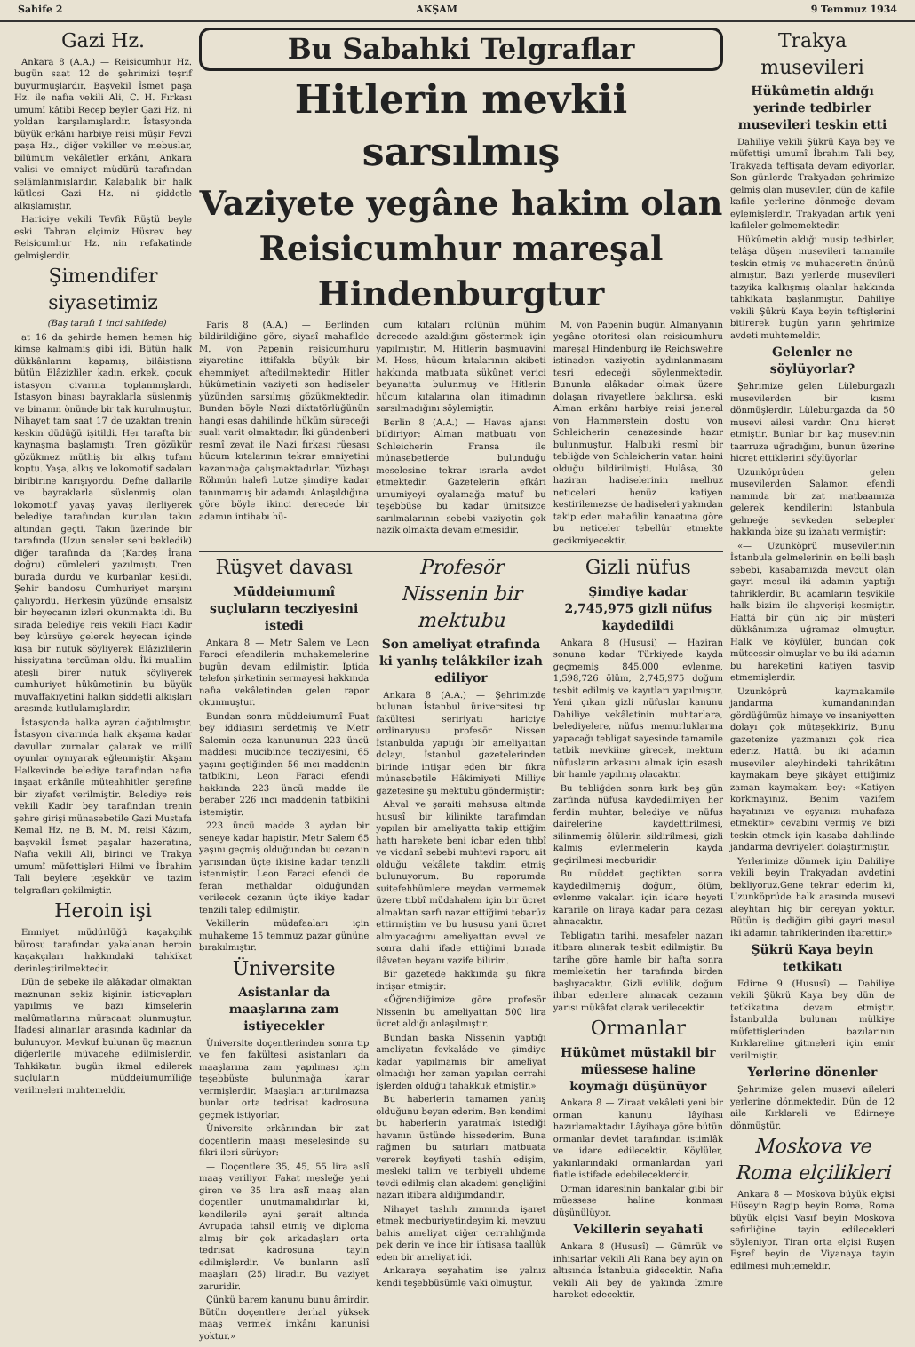Sahife 2 AKŞAM 9 Temmuz 1934
Gazi Hz.
Ankara 8 (A.A.) — Reisicumhur Hz. bugün saat 12 de şehrimizi teşrif buyurmuşlardır. Başvekil İsmet paşa Hz. ile nafıa vekili Ali, C. H. Fırkası umumî kâtibi Recep beyler Gazi Hz. ni yoldan karşılamışlardır. İstasyonda büyük erkânı harbiye reisi müşir Fevzi paşa Hz., diğer vekiller ve mebuslar, bilûmum vekâletler erkânı, Ankara valisi ve emniyet müdürü tarafından selâmlanmışlardır. Kalabalık bir halk kütlesi Gazi Hz. ni şiddetle alkışlamıştır.
Hariciye vekili Tevfik Rüştü beyle eski Tahran elçimiz Hüsrev bey Reisicumhur Hz. nin refakatinde gelmişlerdir.
Şimendifer siyasetimiz
(Baş tarafı 1 inci sahifede)
at 16 da şehirde hemen hemen hiç kimse kalmamış gibi idi. Bütün halk dükkânlarını kapamış, bilâistisna bütün Elâzizliler kadın, erkek, çocuk istasyon civarına toplanmışlardı. İstasyon binası bayraklarla süslenmiş ve binanın önünde bir tak kurulmuştur. Nihayet tam saat 17 de uzaktan trenin keskin düdüğü işitildi. Her tarafta bir kaynaşma başlamıştı. Tren gözükür gözükmez müthiş bir alkış tufanı koptu. Yaşa, alkış ve lokomotif sadaları biribirine karışıyordu. Defne dallarile ve bayraklarla süslenmiş olan lokomotif yavaş yavaş ilerliyerek belediye tarafından kurulan takın altından geçti. Takın üzerinde bir tarafında (Uzun seneler seni bekledik) diğer tarafında da (Kardeş İrana doğru) cümleleri yazılmıştı. Tren burada durdu ve kurbanlar kesildi. Şehir bandosu Cumhuriyet marşını çalıyordu. Herkesin yüzünde emsalsiz bir heyecanın izleri okunmakta idi. Bu sırada belediye reis vekili Hacı Kadir bey kürsüye gelerek heyecan içinde kısa bir nutuk söyliyerek Elâzizlilerin hissiyatına tercüman oldu. İki muallim ateşli birer nutuk söyliyerek cumhuriyet hükûmetinin bu büyük muvaffakıyetini halkın şiddetli alkışları arasında kutlulamışlardır.
İstasyonda halka ayran dağıtılmıştır. İstasyon civarında halk akşama kadar davullar zurnalar çalarak ve millî oyunlar oynıyarak eğlenmiştir. Akşam Halkevinde belediye tarafından nafıa inşaat erkânile müteahhitler şerefine bir ziyafet verilmiştir. Belediye reis vekili Kadir bey tarafından trenin şehre girişi münasebetile Gazi Mustafa Kemal Hz. ne B. M. M. reisi Kâzım, başvekil İsmet paşalar hazeratına, Nafıa vekili Ali, birinci ve Trakya umumî müfettişleri Hilmi ve İbrahim Tali beylere teşekkür ve tazim telgrafları çekilmiştir.
Heroin işi
Emniyet müdürlüğü kaçakçılık bürosu tarafından yakalanan heroin kaçakçıları hakkındaki tahkikat derinleştirilmektedir.
Dün de şebeke ile alâkadar olmaktan maznunan sekiz kişinin isticvapları yapılmış ve bazı kimselerin malûmatlarına müracaat olunmuştur. İfadesi alınanlar arasında kadınlar da bulunuyor. Mevkuf bulunan üç maznun diğerlerile müvacehe edilmişlerdir. Tahkikatın bugün ikmal edilerek suçluların müddeiumumîliğe verilmeleri muhtemeldir.
Bu Sabahki Telgraflar
Hitlerin mevkii sarsılmış
Vaziyete yegâne hakim olan Reisicumhur mareşal Hindenburgtur
Paris 8 (A.A.) — Berlinden bildirildiğine göre, siyasî mahafilde M. von Papenin reisicumhuru ziyaretine ittifakla büyük bir ehemmiyet aftedilmektedir. Hitler hükûmetinin vaziyeti son hadiseler yüzünden sarsılmış gözükmektedir. Bundan böyle Nazi diktatörlüğünün hangi esas dahilinde hüküm süreceği suali varit olmaktadır. İki gündenberi resmî zevat ile Nazi fırkası rüesası hücum kıtalarının tekrar emniyetini kazanmağa çalışmaktadırlar. Yüzbaşı Röhmün halefi Lutze şimdiye kadar tanınmamış bir adamdı. Anlaşıldığına göre böyle ikinci derecede bir adamın intihabı hü-
cum kıtaları rolünün mühim derecede azaldığını göstermek için yapılmıştır. M. Hitlerin başmuavini M. Hess, hücum kıtalarının akibeti hakkında matbuata sükûnet verici beyanatta bulunmuş ve Hitlerin hücum kıtalarına olan itimadının sarsılmadığını söylemiştir.
Berlin 8 (A.A.) — Havas ajansı bildiriyor: Alman matbuatı von Schleicherin Fransa ile münasebetlerde bulunduğu meselesine tekrar ısrarla avdet etmektedir. Gazetelerin efkârı umumiyeyi oyalamağa matuf bu teşebbüse bu kadar ümitsizce sarılmalarının sebebi vaziyetin çok nazik olmakta devam etmesidir.
M. von Papenin bugün Almanyanın yegâne otoritesi olan reisicumhuru mareşal Hindenburg ile Reichswehre istinaden vaziyetin aydınlanmasını tesri edeceği söylenmektedir. Bununla alâkadar olmak üzere dolaşan rivayetlere bakılırsa, eski Alman erkânı harbiye reisi jeneral von Hammerstein dostu von Schleicherin cenazesinde hazır bulunmuştur. Halbuki resmî bir tebliğde von Schleicherin vatan haini olduğu bildirilmişti. Hulâsa, 30 haziran hadiselerinin melhuz neticeleri henüz katiyen kestirilemezse de hadiseleri yakından takip eden mahafilin kanaatına göre bu neticeler tebellûr etmekte gecikmiyecektir.
Rüşvet davası
Müddeiumumî suçluların tecziyesini istedi
Ankara 8 — Metr Salem ve Leon Faraci efendilerin muhakemelerine bugün devam edilmiştir. İptida telefon şirketinin sermayesi hakkında nafıa vekâletinden gelen rapor okunmuştur.
Bundan sonra müddeiumumî Fuat bey iddiasını serdetmiş ve Metr Salemin ceza kanununun 223 üncü maddesi mucibince tecziyesini, 65 yaşını geçtiğinden 56 ıncı maddenin tatbikini, Leon Faraci efendi hakkında 223 üncü madde ile beraber 226 ıncı maddenin tatbikini istemiştir.
223 üncü madde 3 aydan bir seneye kadar hapistir. Metr Salem 65 yaşını geçmiş olduğundan bu cezanın yarısından üçte ikisine kadar tenzili istenmiştir. Leon Faraci efendi de feran methaldar olduğundan verilecek cezanın üçte ikiye kadar tenzili talep edilmiştir.
Vekillerin müdafaaları için muhakeme 15 temmuz pazar gününe bırakılmıştır.
Üniversite
Asistanlar da maaşlarına zam istiyecekler
Üniversite doçentlerinden sonra tıp ve fen fakültesi asistanları da maaşlarına zam yapılması için teşebbüste bulunmağa karar vermişlerdir. Maaşları arttırılmazsa bunlar orta tedrisat kadrosuna geçmek istiyorlar.
Üniversite erkânından bir zat doçentlerin maaşı meselesinde şu fikri ileri sürüyor:
— Doçentlere 35, 45, 55 lira aslî maaş veriliyor. Fakat mesleğe yeni giren ve 35 lira aslî maaş alan doçentler unutmamalıdırlar ki, kendilerile ayni şerait altında Avrupada tahsil etmiş ve diploma almış bir çok arkadaşları orta tedrisat kadrosuna tayin edilmişlerdir. Ve bunların aslî maaşları (25) liradır. Bu vaziyet zaruridir.
Çünkü barem kanunu bunu âmirdir. Bütün doçentlere derhal yüksek maaş vermek imkânı kanunisi yoktur.»
Profesör Nissenin bir mektubu
Son ameliyat etrafında ki yanlış telâkkiler izah ediliyor
Ankara 8 (A.A.) — Şehrimizde bulunan İstanbul üniversitesi tıp fakültesi seririyatı hariciye ordinaryusu profesör Nissen İstanbulda yaptığı bir ameliyattan dolayı, İstanbul gazetelerinden birinde intişar eden bir fıkra münasebetile Hâkimiyeti Milliye gazetesine şu mektubu göndermiştir:
Ahval ve şaraiti mahsusa altında hususî bir kilinikte tarafımdan yapılan bir ameliyatta takip ettiğim hattı harekete beni icbar eden tıbbî ve vicdanî sebebi muhtevi raporu ait olduğu vekâlete takdim etmiş bulunuyorum. Bu raporumda suitefehhümlere meydan vermemek üzere tıbbî müdahalem için bir ücret almaktan sarfı nazar ettiğimi tebarüz ettirmiştim ve bu hususu yani ücret almıyacağımı ameliyattan evvel ve sonra dahi ifade ettiğimi burada ilâveten beyanı vazife bilirim.
Bir gazetede hakkımda şu fıkra intişar etmiştir:
«Öğrendiğimize göre profesör Nissenin bu ameliyattan 500 lira ücret aldığı anlaşılmıştır.
Bundan başka Nissenin yaptığı ameliyatın fevkalâde ve şimdiye kadar yapılmamış bir ameliyat olmadığı her zaman yapılan cerrahi işlerden olduğu tahakkuk etmiştir.»
Bu haberlerin tamamen yanlış olduğunu beyan ederim. Ben kendimi bu haberlerin yaratmak istediği havanın üstünde hissederim. Buna rağmen bu satırları matbuata vererek keyfiyeti tashih edişim, mesleki talim ve terbiyeli uhdeme tevdi edilmiş olan akademi gençliğini nazarı itibara aldığımdandır.
Nihayet tashih zımnında işaret etmek mecburiyetindeyim ki, mevzuu bahis ameliyat ciğer cerrahlığında pek derin ve ince bir ihtisasa taallûk eden bir ameliyat idi.
Ankaraya seyahatim ise yalnız kendi teşebbüsümle vaki olmuştur.
Gizli nüfus
Şimdiye kadar 2,745,975 gizli nüfus kaydedildi
Ankara 8 (Hususi) — Haziran sonuna kadar Türkiyede kayda geçmemiş 845,000 evlenme, 1,598,726 ölüm, 2,745,975 doğum tesbit edilmiş ve kayıtları yapılmıştır. Yeni çıkan gizli nüfuslar kanunu Dahiliye vekâletinin muhtarlara, belediyelere, nüfus memurluklarına yapacağı tebligat sayesinde tamamile tatbik mevkiine girecek, mektum nüfusların arkasını almak için esaslı bir hamle yapılmış olacaktır.
Bu tebliğden sonra kırk beş gün zarfında nüfusa kaydedilmiyen her ferdin muhtar, belediye ve nüfus dairelerine kaydettirilmesi, silinmemiş ölülerin sildirilmesi, gizli kalmış evlenmelerin kayda geçirilmesi mecburidir.
Bu müddet geçtikten sonra kaydedilmemiş doğum, ölüm, evlenme vakaları için idare heyeti kararile on liraya kadar para cezası alınacaktır.
Tebligatın tarihi, mesafeler nazarı itibara alınarak tesbit edilmiştir. Bu tarihe göre hamle bir hafta sonra memleketin her tarafında birden başlıyacaktır. Gizli evlilik, doğum ihbar edenlere alınacak cezanın yarısı mükâfat olarak verilecektir.
Ormanlar
Hükûmet müstakil bir müessese haline koymağı düşünüyor
Ankara 8 — Ziraat vekâleti yeni bir orman kanunu lâyihası hazırlamaktadır. Lâyihaya göre bütün ormanlar devlet tarafından istimlâk ve idare edilecektir. Köylüler, yakınlarındaki ormanlardan yari fiatle istifade edebileceklerdir.
Orman idaresinin bankalar gibi bir müessese haline konması düşünülüyor.
Vekillerin seyahati
Ankara 8 (Hususî) — Gümrük ve inhisarlar vekili Ali Rana bey ayın on altısında İstanbula gidecektir. Nafıa vekili Ali bey de yakında İzmire hareket edecektir.
Trakya musevileri
Hükûmetin aldığı yerinde tedbirler musevileri teskin etti
Dahiliye vekili Şükrü Kaya bey ve müfettişi umumî İbrahim Tali bey, Trakyada teftişata devam ediyorlar. Son günlerde Trakyadan şehrimize gelmiş olan museviler, dün de kafile kafile yerlerine dönmeğe devam eylemişlerdir. Trakyadan artık yeni kafileler gelmemektedir.
Hükûmetin aldığı musip tedbirler, telâşa düşen musevileri tamamile teskin etmiş ve muhaceretin önünü almıştır. Bazı yerlerde musevileri tazyika kalkışmış olanlar hakkında tahkikata başlanmıştır. Dahiliye vekili Şükrü Kaya beyin teftişlerini bitirerek bugün yarın şehrimize avdeti muhtemeldir.
Gelenler ne söylüyorlar?
Şehrimize gelen Lüleburgazlı musevilerden bir kısmı dönmüşlerdir. Lüleburgazda da 50 musevi ailesi vardır. Onu hicret etmiştir. Bunlar bir kaç musevinin taarruza uğradığını, bunun üzerine hicret ettiklerini söylüyorlar
Uzunköprüden gelen musevilerden Salamon efendi namında bir zat matbaamıza gelerek kendilerini İstanbula gelmeğe sevkeden sebepler hakkında bize şu izahatı vermiştir:
«— Uzunköprü musevilerinin İstanbula gelmelerinin en belli başlı sebebi, kasabamızda mevcut olan gayri mesul iki adamın yaptığı tahriklerdir. Bu adamların teşvikile halk bizim ile alışverişi kesmiştir. Hattâ bir gün hiç bir müşteri dükkânımıza uğramaz olmuştur. Halk ve köylüler, bundan çok müteessir olmuşlar ve bu iki adamın bu hareketini katiyen tasvip etmemişlerdir.
Uzunköprü kaymakamile jandarma kumandanından gördüğümüz himaye ve insaniyetten dolayı çok müteşekkiriz. Bunu gazetenize yazmanızı çok rica ederiz. Hattâ, bu iki adamın museviler aleyhindeki tahrikâtını kaymakam beye şikâyet ettiğimiz zaman kaymakam bey: «Katiyen korkmayınız. Benim vazifem hayatınızı ve eşyanızı muhafaza etmektir» cevabını vermiş ve bizi teskin etmek için kasaba dahilinde jandarma devriyeleri dolaştırmıştır.
Yerlerimize dönmek için Dahiliye vekili beyin Trakyadan avdetini bekliyoruz.Gene tekrar ederim ki, Uzunköprüde halk arasında musevi aleyhtarı hiç bir cereyan yoktur. Bütün iş dediğim gibi gayri mesul iki adamın tahriklerinden ibarettir.»
Şükrü Kaya beyin tetkikatı
Edirne 9 (Hususî) — Dahiliye vekili Şükrü Kaya bey dün de tetkikatına devam etmiştir. İstanbulda bulunan mülkiye müfettişlerinden bazılarının Kırklareline gitmeleri için emir verilmiştir.
Yerlerine dönenler
Şehrimize gelen musevi aileleri yerlerine dönmektedir. Dün de 12 aile Kırklareli ve Edirneye dönmüştür.
Moskova ve Roma elçilikleri
Ankara 8 — Moskova büyük elçisi Hüseyin Ragip beyin Roma, Roma büyük elçisi Vasıf beyin Moskova sefirliğine tayin edilecekleri söyleniyor. Tiran orta elçisi Ruşen Eşref beyin de Viyanaya tayin edilmesi muhtemeldir.